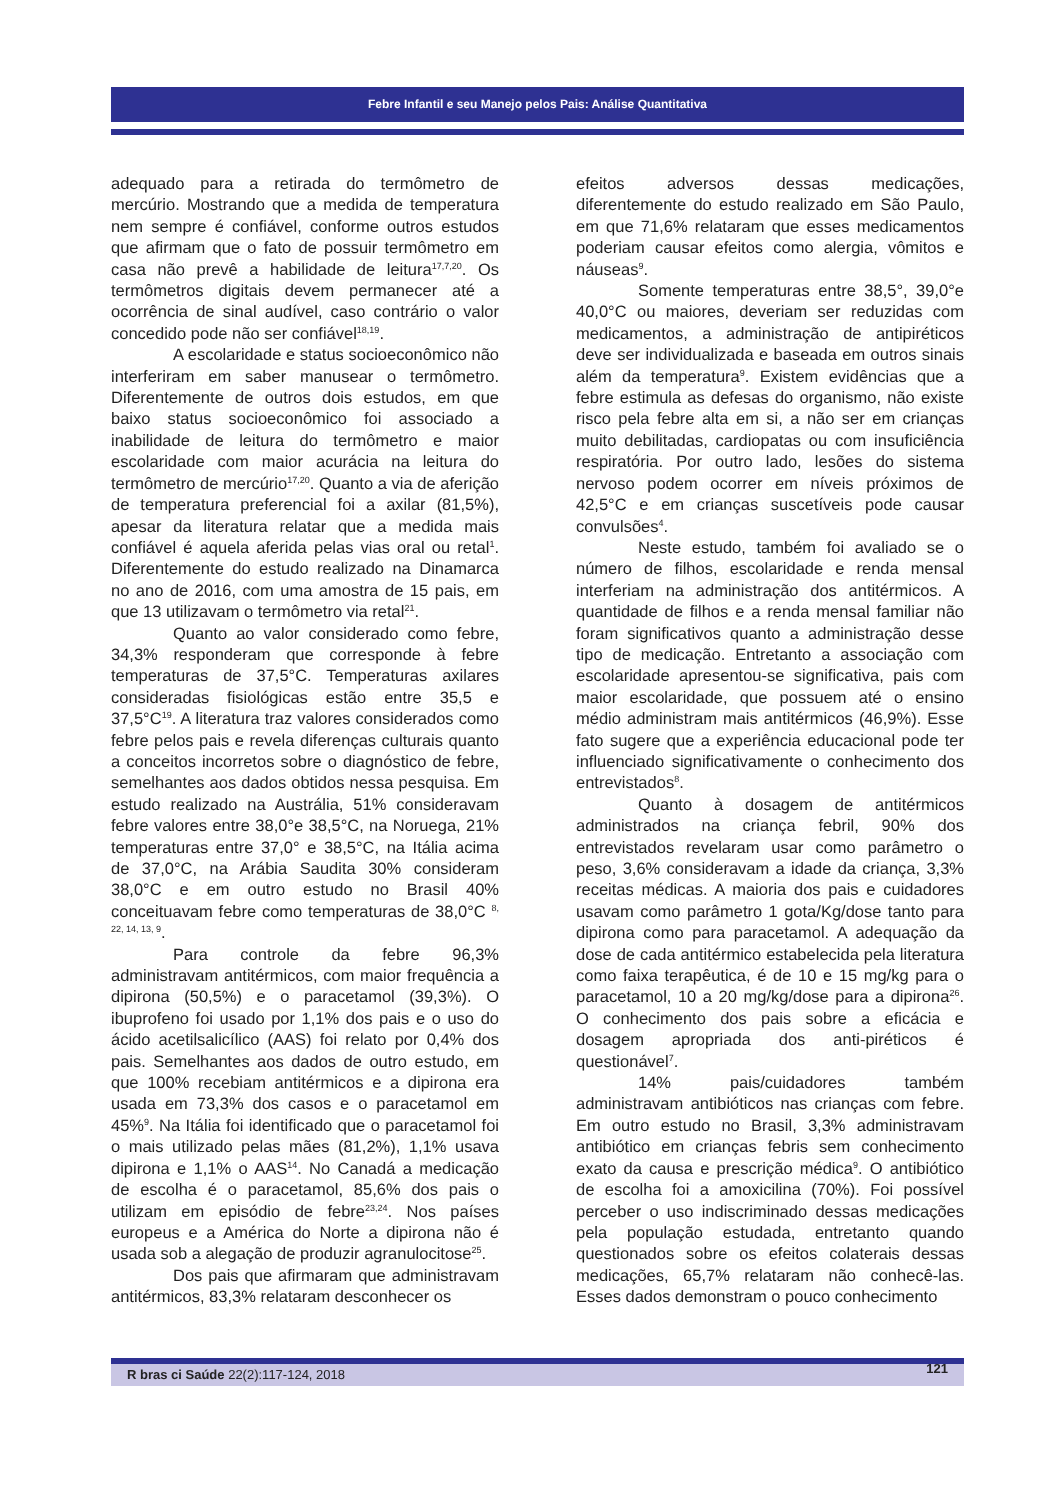Febre Infantil e seu Manejo pelos Pais: Análise Quantitativa
adequado para a retirada do termômetro de mercúrio. Mostrando que a medida de temperatura nem sempre é confiável, conforme outros estudos que afirmam que o fato de possuir termômetro em casa não prevê a habilidade de leitura<sup>17,7,20</sup>. Os termômetros digitais devem permanecer até a ocorrência de sinal audível, caso contrário o valor concedido pode não ser confiável<sup>18,19</sup>.
A escolaridade e status socioeconômico não interferiram em saber manusear o termômetro. Diferentemente de outros dois estudos, em que baixo status socioeconômico foi associado a inabilidade de leitura do termômetro e maior escolaridade com maior acurácia na leitura do termômetro de mercúrio<sup>17,20</sup>. Quanto a via de aferição de temperatura preferencial foi a axilar (81,5%), apesar da literatura relatar que a medida mais confiável é aquela aferida pelas vias oral ou retal<sup>1</sup>. Diferentemente do estudo realizado na Dinamarca no ano de 2016, com uma amostra de 15 pais, em que 13 utilizavam o termômetro via retal<sup>21</sup>.
Quanto ao valor considerado como febre, 34,3% responderam que corresponde à febre temperaturas de 37,5°C. Temperaturas axilares consideradas fisiológicas estão entre 35,5 e 37,5°C<sup>19</sup>. A literatura traz valores considerados como febre pelos pais e revela diferenças culturais quanto a conceitos incorretos sobre o diagnóstico de febre, semelhantes aos dados obtidos nessa pesquisa. Em estudo realizado na Austrália, 51% consideravam febre valores entre 38,0°e 38,5°C, na Noruega, 21% temperaturas entre 37,0° e 38,5°C, na Itália acima de 37,0°C, na Arábia Saudita 30% consideram 38,0°C e em outro estudo no Brasil 40% conceituavam febre como temperaturas de 38,0°C <sup>8, 22, 14, 13, 9</sup>.
Para controle da febre 96,3% administravam antitérmicos, com maior frequência a dipirona (50,5%) e o paracetamol (39,3%). O ibuprofeno foi usado por 1,1% dos pais e o uso do ácido acetilsalicílico (AAS) foi relato por 0,4% dos pais. Semelhantes aos dados de outro estudo, em que 100% recebiam antitérmicos e a dipirona era usada em 73,3% dos casos e o paracetamol em 45%<sup>9</sup>. Na Itália foi identificado que o paracetamol foi o mais utilizado pelas mães (81,2%), 1,1% usava dipirona e 1,1% o AAS<sup>14</sup>. No Canadá a medicação de escolha é o paracetamol, 85,6% dos pais o utilizam em episódio de febre<sup>23,24</sup>. Nos países europeus e a América do Norte a dipirona não é usada sob a alegação de produzir agranulocitose<sup>25</sup>.
Dos pais que afirmaram que administravam antitérmicos, 83,3% relataram desconhecer os
efeitos adversos dessas medicações, diferentemente do estudo realizado em São Paulo, em que 71,6% relataram que esses medicamentos poderiam causar efeitos como alergia, vômitos e náuseas<sup>9</sup>.
Somente temperaturas entre 38,5°, 39,0°e 40,0°C ou maiores, deveriam ser reduzidas com medicamentos, a administração de antipiréticos deve ser individualizada e baseada em outros sinais além da temperatura<sup>9</sup>. Existem evidências que a febre estimula as defesas do organismo, não existe risco pela febre alta em si, a não ser em crianças muito debilitadas, cardiopatas ou com insuficiência respiratória. Por outro lado, lesões do sistema nervoso podem ocorrer em níveis próximos de 42,5°C e em crianças suscetíveis pode causar convulsões<sup>4</sup>.
Neste estudo, também foi avaliado se o número de filhos, escolaridade e renda mensal interferiam na administração dos antitérmicos. A quantidade de filhos e a renda mensal familiar não foram significativos quanto a administração desse tipo de medicação. Entretanto a associação com escolaridade apresentou-se significativa, pais com maior escolaridade, que possuem até o ensino médio administram mais antitérmicos (46,9%). Esse fato sugere que a experiência educacional pode ter influenciado significativamente o conhecimento dos entrevistados<sup>8</sup>.
Quanto à dosagem de antitérmicos administrados na criança febril, 90% dos entrevistados revelaram usar como parâmetro o peso, 3,6% consideravam a idade da criança, 3,3% receitas médicas. A maioria dos pais e cuidadores usavam como parâmetro 1 gota/Kg/dose tanto para dipirona como para paracetamol. A adequação da dose de cada antitérmico estabelecida pela literatura como faixa terapêutica, é de 10 e 15 mg/kg para o paracetamol, 10 a 20 mg/kg/dose para a dipirona<sup>26</sup>. O conhecimento dos pais sobre a eficácia e dosagem apropriada dos anti-piréticos é questionável<sup>7</sup>.
14% pais/cuidadores também administravam antibióticos nas crianças com febre. Em outro estudo no Brasil, 3,3% administravam antibiótico em crianças febris sem conhecimento exato da causa e prescrição médica<sup>9</sup>. O antibiótico de escolha foi a amoxicilina (70%). Foi possível perceber o uso indiscriminado dessas medicações pela população estudada, entretanto quando questionados sobre os efeitos colaterais dessas medicações, 65,7% relataram não conhecê-las. Esses dados demonstram o pouco conhecimento
R bras ci Saúde 22(2):117-124, 2018 121